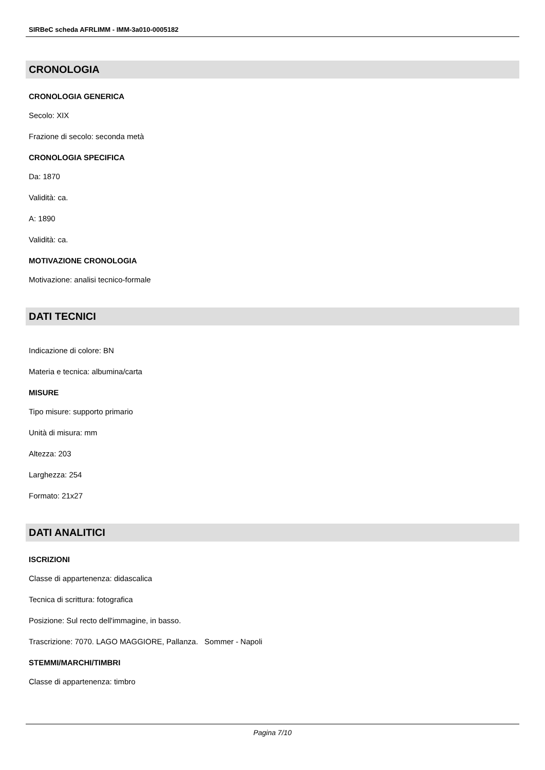SIRBeC scheda AFRLIMM - IMM-3a010-0005182
CRONOLOGIA
CRONOLOGIA GENERICA
Secolo: XIX
Frazione di secolo: seconda metà
CRONOLOGIA SPECIFICA
Da: 1870
Validità: ca.
A: 1890
Validità: ca.
MOTIVAZIONE CRONOLOGIA
Motivazione: analisi tecnico-formale
DATI TECNICI
Indicazione di colore: BN
Materia e tecnica: albumina/carta
MISURE
Tipo misure: supporto primario
Unità di misura: mm
Altezza: 203
Larghezza: 254
Formato: 21x27
DATI ANALITICI
ISCRIZIONI
Classe di appartenenza: didascalica
Tecnica di scrittura: fotografica
Posizione: Sul recto dell'immagine, in basso.
Trascrizione: 7070. LAGO MAGGIORE, Pallanza. Sommer - Napoli
STEMMI/MARCHI/TIMBRI
Classe di appartenenza: timbro
Pagina 7/10